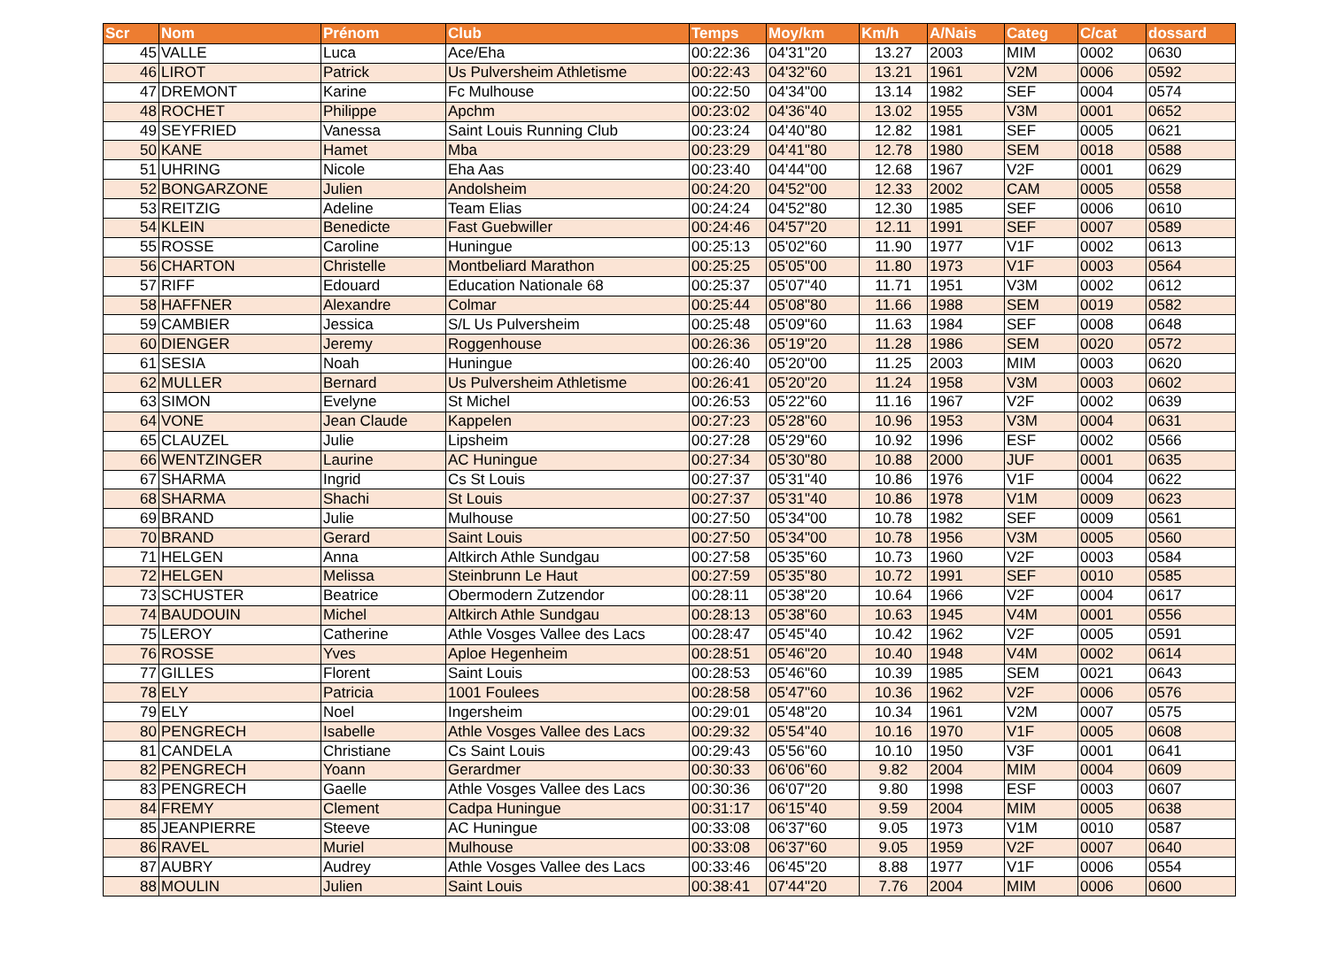| Scr | Nom | Prénom | Club | Temps | Moy/km | Km/h | A/Nais | Categ | C/cat | dossard |
| --- | --- | --- | --- | --- | --- | --- | --- | --- | --- | --- |
| 45 | VALLE | Luca | Ace/Eha | 00:22:36 | 04'31"20 | 13.27 | 2003 | MIM | 0002 | 0630 |
| 46 | LIROT | Patrick | Us Pulversheim Athletisme | 00:22:43 | 04'32"60 | 13.21 | 1961 | V2M | 0006 | 0592 |
| 47 | DREMONT | Karine | Fc Mulhouse | 00:22:50 | 04'34"00 | 13.14 | 1982 | SEF | 0004 | 0574 |
| 48 | ROCHET | Philippe | Apchm | 00:23:02 | 04'36"40 | 13.02 | 1955 | V3M | 0001 | 0652 |
| 49 | SEYFRIED | Vanessa | Saint Louis Running Club | 00:23:24 | 04'40"80 | 12.82 | 1981 | SEF | 0005 | 0621 |
| 50 | KANE | Hamet | Mba | 00:23:29 | 04'41"80 | 12.78 | 1980 | SEM | 0018 | 0588 |
| 51 | UHRING | Nicole | Eha Aas | 00:23:40 | 04'44"00 | 12.68 | 1967 | V2F | 0001 | 0629 |
| 52 | BONGARZONE | Julien | Andolsheim | 00:24:20 | 04'52"00 | 12.33 | 2002 | CAM | 0005 | 0558 |
| 53 | REITZIG | Adeline | Team Elias | 00:24:24 | 04'52"80 | 12.30 | 1985 | SEF | 0006 | 0610 |
| 54 | KLEIN | Benedicte | Fast Guebwiller | 00:24:46 | 04'57"20 | 12.11 | 1991 | SEF | 0007 | 0589 |
| 55 | ROSSE | Caroline | Huningue | 00:25:13 | 05'02"60 | 11.90 | 1977 | V1F | 0002 | 0613 |
| 56 | CHARTON | Christelle | Montbeliard Marathon | 00:25:25 | 05'05"00 | 11.80 | 1973 | V1F | 0003 | 0564 |
| 57 | RIFF | Edouard | Education Nationale 68 | 00:25:37 | 05'07"40 | 11.71 | 1951 | V3M | 0002 | 0612 |
| 58 | HAFFNER | Alexandre | Colmar | 00:25:44 | 05'08"80 | 11.66 | 1988 | SEM | 0019 | 0582 |
| 59 | CAMBIER | Jessica | S/L Us Pulversheim | 00:25:48 | 05'09"60 | 11.63 | 1984 | SEF | 0008 | 0648 |
| 60 | DIENGER | Jeremy | Roggenhouse | 00:26:36 | 05'19"20 | 11.28 | 1986 | SEM | 0020 | 0572 |
| 61 | SESIA | Noah | Huningue | 00:26:40 | 05'20"00 | 11.25 | 2003 | MIM | 0003 | 0620 |
| 62 | MULLER | Bernard | Us Pulversheim Athletisme | 00:26:41 | 05'20"20 | 11.24 | 1958 | V3M | 0003 | 0602 |
| 63 | SIMON | Evelyne | St Michel | 00:26:53 | 05'22"60 | 11.16 | 1967 | V2F | 0002 | 0639 |
| 64 | VONE | Jean Claude | Kappelen | 00:27:23 | 05'28"60 | 10.96 | 1953 | V3M | 0004 | 0631 |
| 65 | CLAUZEL | Julie | Lipsheim | 00:27:28 | 05'29"60 | 10.92 | 1996 | ESF | 0002 | 0566 |
| 66 | WENTZINGER | Laurine | AC Huningue | 00:27:34 | 05'30"80 | 10.88 | 2000 | JUF | 0001 | 0635 |
| 67 | SHARMA | Ingrid | Cs St Louis | 00:27:37 | 05'31"40 | 10.86 | 1976 | V1F | 0004 | 0622 |
| 68 | SHARMA | Shachi | St Louis | 00:27:37 | 05'31"40 | 10.86 | 1978 | V1M | 0009 | 0623 |
| 69 | BRAND | Julie | Mulhouse | 00:27:50 | 05'34"00 | 10.78 | 1982 | SEF | 0009 | 0561 |
| 70 | BRAND | Gerard | Saint Louis | 00:27:50 | 05'34"00 | 10.78 | 1956 | V3M | 0005 | 0560 |
| 71 | HELGEN | Anna | Altkirch Athle Sundgau | 00:27:58 | 05'35"60 | 10.73 | 1960 | V2F | 0003 | 0584 |
| 72 | HELGEN | Melissa | Steinbrunn Le Haut | 00:27:59 | 05'35"80 | 10.72 | 1991 | SEF | 0010 | 0585 |
| 73 | SCHUSTER | Beatrice | Obermodern Zutzendor | 00:28:11 | 05'38"20 | 10.64 | 1966 | V2F | 0004 | 0617 |
| 74 | BAUDOUIN | Michel | Altkirch Athle Sundgau | 00:28:13 | 05'38"60 | 10.63 | 1945 | V4M | 0001 | 0556 |
| 75 | LEROY | Catherine | Athle Vosges Vallee des Lacs | 00:28:47 | 05'45"40 | 10.42 | 1962 | V2F | 0005 | 0591 |
| 76 | ROSSE | Yves | Aploe Hegenheim | 00:28:51 | 05'46"20 | 10.40 | 1948 | V4M | 0002 | 0614 |
| 77 | GILLES | Florent | Saint Louis | 00:28:53 | 05'46"60 | 10.39 | 1985 | SEM | 0021 | 0643 |
| 78 | ELY | Patricia | 1001 Foulees | 00:28:58 | 05'47"60 | 10.36 | 1962 | V2F | 0006 | 0576 |
| 79 | ELY | Noel | Ingersheim | 00:29:01 | 05'48"20 | 10.34 | 1961 | V2M | 0007 | 0575 |
| 80 | PENGRECH | Isabelle | Athle Vosges Vallee des Lacs | 00:29:32 | 05'54"40 | 10.16 | 1970 | V1F | 0005 | 0608 |
| 81 | CANDELA | Christiane | Cs Saint Louis | 00:29:43 | 05'56"60 | 10.10 | 1950 | V3F | 0001 | 0641 |
| 82 | PENGRECH | Yoann | Gerardmer | 00:30:33 | 06'06"60 | 9.82 | 2004 | MIM | 0004 | 0609 |
| 83 | PENGRECH | Gaelle | Athle Vosges Vallee des Lacs | 00:30:36 | 06'07"20 | 9.80 | 1998 | ESF | 0003 | 0607 |
| 84 | FREMY | Clement | Cadpa Huningue | 00:31:17 | 06'15"40 | 9.59 | 2004 | MIM | 0005 | 0638 |
| 85 | JEANPIERRE | Steeve | AC Huningue | 00:33:08 | 06'37"60 | 9.05 | 1973 | V1M | 0010 | 0587 |
| 86 | RAVEL | Muriel | Mulhouse | 00:33:08 | 06'37"60 | 9.05 | 1959 | V2F | 0007 | 0640 |
| 87 | AUBRY | Audrey | Athle Vosges Vallee des Lacs | 00:33:46 | 06'45"20 | 8.88 | 1977 | V1F | 0006 | 0554 |
| 88 | MOULIN | Julien | Saint Louis | 00:38:41 | 07'44"20 | 7.76 | 2004 | MIM | 0006 | 0600 |